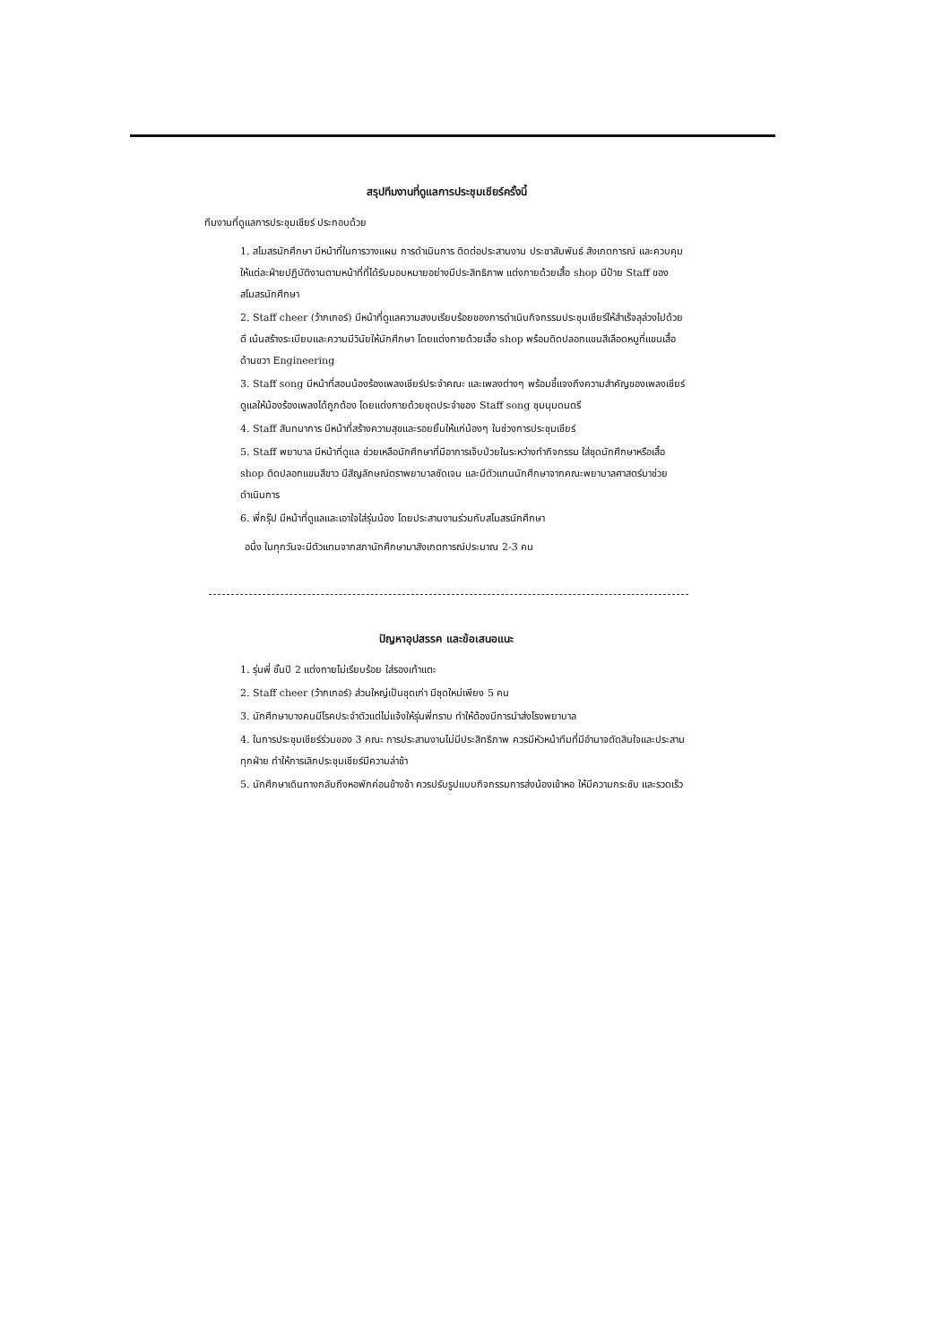สรุปทีมงานที่ดูแลการประชุมเชียร์ครั้งนี้
ทีมงานที่ดูแลการประชุมเชียร์ ประกอบด้วย
1. สโมสรนักศึกษา มีหน้าที่ในการวางแผน การดำเนินการ ติดต่อประสานงาน ประชาสัมพันธ์ สังเกตการณ์ และควบคุมให้แต่ละฝ่ายปฏิบัติงานตามหน้าที่ที่ได้รับมอบหมายอย่างมีประสิทธิภาพ แต่งกายด้วยเสื้อ shop มีป้าย Staff ของสโมสรนักศึกษา
2. Staff cheer (ว้ากเกอร์) มีหน้าที่ดูแลความสงบเรียบร้อยของการดำเนินกิจกรรมประชุมเชียร์ให้สำเร็จลุล่วงไปด้วยดี เน้นสร้างระเบียบและความมีวินัยให้นักศึกษา โดยแต่งกายด้วยเสื้อ shop พร้อมติดปลอกแขนสีเลือดหมูที่แขนเสื้อด้านขวา Engineering
3. Staff song มีหน้าที่สอนน้องร้องเพลงเชียร์ประจำคณะ และเพลงต่างๆ พร้อมชี้แจงถึงความสำคัญของเพลงเชียร์ ดูแลให้น้องร้องเพลงได้ถูกต้อง โดยแต่งกายด้วยชุดประจำของ Staff song ชุมนุมดนตรี
4. Staff สันทนาการ มีหน้าที่สร้างความสุขและรอยยิ้มให้แก่น้องๆ ในช่วงการประชุมเชียร์
5. Staff พยาบาล มีหน้าที่ดูแล ช่วยเหลือนักศึกษาที่มีอาการเจ็บป่วยในระหว่างทำกิจกรรม ใส่ชุดนักศึกษาหรือเสื้อ shop ติดปลอกแขนสีขาว มีสัญลักษณ์ตราพยาบาลชัดเจน และมีตัวแทนนักศึกษาจากคณะพยาบาลศาสตร์มาช่วยดำเนินการ
6. พี่กรุ๊ป มีหน้าที่ดูแลและเอาใจใส่รุ่นน้อง โดยประสานงานร่วมกับสโมสรนักศึกษา
อนึ่ง ในทุกวันจะมีตัวแทนจากสภานักศึกษามาสังเกตการณ์ประมาณ 2-3 คน
ปัญหาอุปสรรค และข้อเสนอแนะ
1. รุ่นพี่ ชั้นปี 2 แต่งกายไม่เรียบร้อย ใส่รองเท้าแตะ
2. Staff cheer (ว้ากเกอร์) ส่วนใหญ่เป็นชุดเก่า มีชุดใหม่เพียง 5 คน
3. นักศึกษาบางคนมีโรคประจำตัวแต่ไม่แจ้งให้รุ่นพี่ทราบ ทำให้ต้องมีการนำส่งโรงพยาบาล
4. ในการประชุมเชียร์ร่วมของ 3 คณะ การประสานงานไม่มีประสิทธิภาพ ควรมีหัวหน้าทีมที่มีอำนาจตัดสินใจและประสานทุกฝ่าย ทำให้การเลิกประชุมเชียร์มีความล่าช้า
5. นักศึกษาเดินทางกลับถึงหอพักค่อนข้างช้า ควรปรับรูปแบบกิจกรรมการส่งน้องเข้าหอ ให้มีความกระชับ และรวดเร็ว